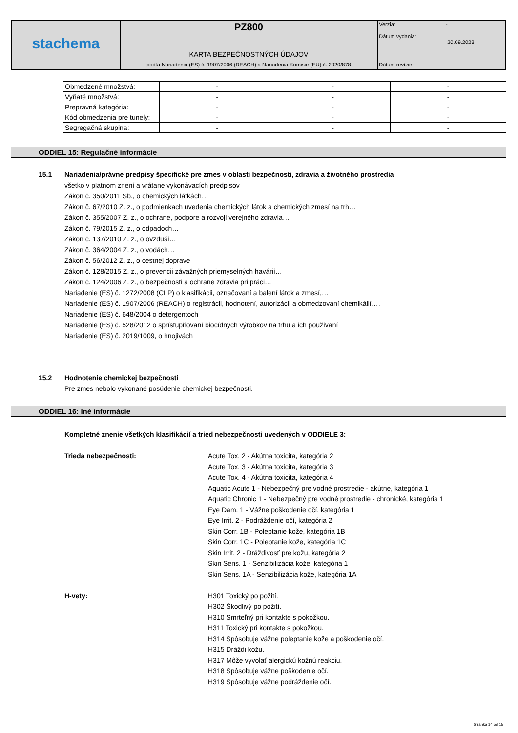| stachema | PZ800 | Verzia: - Dátum vydania: 20.09.2023 |
| | KARTA BEZPEČNOSTNÝCH ÚDAJOV | |
| | podľa Nariadenia (ES) č. 1907/2006 (REACH) a Nariadenia Komisie (EU) č. 2020/878 | Dátum revízie: - |
| Obmedzené množstvá: | - | - | - |
| Vyňaté množstvá: | - | - | - |
| Prepravná kategória: | - | - | - |
| Kód obmedzenia pre tunely: | - | - | - |
| Segregačná skupina: | - | - | - |
ODDIEL 15: Regulačné informácie
15.1 Nariadenia/právne predpisy špecifické pre zmes v oblasti bezpečnosti, zdravia a životného prostredia
všetko v platnom znení a vrátane vykonávacích predpisov
Zákon č. 350/2011 Sb., o chemických látkách…
Zákon č. 67/2010 Z. z., o podmienkach uvedenia chemických látok a chemických zmesí na trh…
Zákon č. 355/2007 Z. z., o ochrane, podpore a rozvoji verejného zdravia…
Zákon č. 79/2015 Z. z., o odpadoch…
Zákon č. 137/2010 Z. z., o ovzduší…
Zákon č. 364/2004 Z. z., o vodách…
Zákon č. 56/2012 Z. z., o cestnej doprave
Zákon č. 128/2015 Z. z., o prevencii závažných priemyselných havárií…
Zákon č. 124/2006 Z. z., o bezpečnosti a ochrane zdravia pri práci…
Nariadenie (ES) č. 1272/2008 (CLP) o klasifikácii, označovaní a balení látok a zmesí,…
Nariadenie (ES) č. 1907/2006 (REACH) o registrácii, hodnotení, autorizácii a obmedzovaní chemikálií….
Nariadenie (ES) č. 648/2004 o detergentoch
Nariadenie (ES) č. 528/2012 o sprístupňovaní biocídnych výrobkov na trhu a ich používaní
Nariadenie (ES) č. 2019/1009, o hnojivách
15.2 Hodnotenie chemickej bezpečnosti
Pre zmes nebolo vykonané posúdenie chemickej bezpečnosti.
ODDIEL 16: Iné informácie
Kompletné znenie všetkých klasifikácií a tried nebezpečnosti uvedených v ODDIELE 3:
Trieda nebezpečnosti: Acute Tox. 2 - Akútna toxicita, kategória 2
Acute Tox. 3 - Akútna toxicita, kategória 3
Acute Tox. 4 - Akútna toxicita, kategória 4
Aquatic Acute 1 - Nebezpečný pre vodné prostredie - akútne, kategória 1
Aquatic Chronic 1 - Nebezpečný pre vodné prostredie - chronické, kategória 1
Eye Dam. 1 - Vážne poškodenie očí, kategória 1
Eye Irrit. 2 - Podráždenie očí, kategória 2
Skin Corr. 1B - Poleptanie kože, kategória 1B
Skin Corr. 1C - Poleptanie kože, kategória 1C
Skin Irrit. 2 - Dráždivosť pre kožu, kategória 2
Skin Sens. 1 - Senzibilizácia kože, kategória 1
Skin Sens. 1A - Senzibilizácia kože, kategória 1A
H-vety: H301 Toxický po požití.
H302 Škodlivý po požití.
H310 Smrteľný pri kontakte s pokožkou.
H311 Toxický pri kontakte s pokožkou.
H314 Spôsobuje vážne poleptanie kože a poškodenie očí.
H315 Dráždi kožu.
H317 Môže vyvolať alergickú kožnú reakciu.
H318 Spôsobuje vážne poškodenie očí.
H319 Spôsobuje vážne podráždenie očí.
Stránka 14 od 15